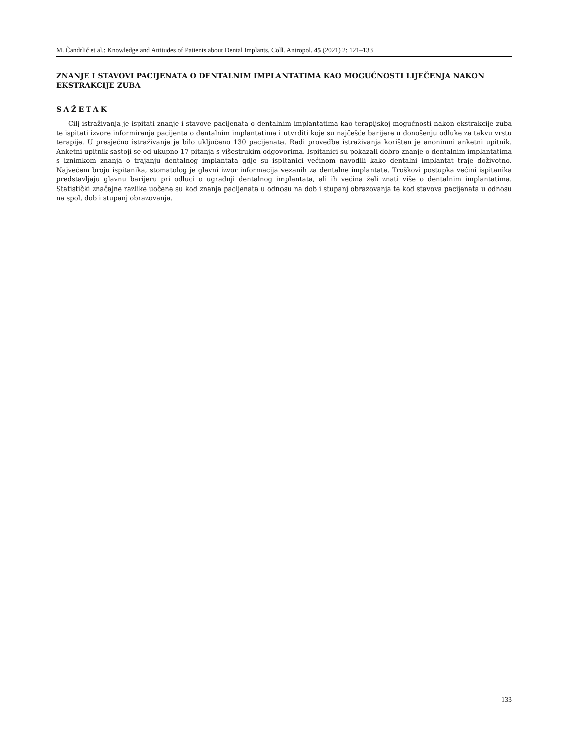M. Čandrlić et al.: Knowledge and Attitudes of Patients about Dental Implants, Coll. Antropol. 45 (2021) 2: 121–133
ZNANJE I STAVOVI PACIJENATA O DENTALNIM IMPLANTATIMA KAO MOGUĆNOSTI LIJEČENJA NAKON EKSTRAKCIJE ZUBA
SAŽETAK
Cilj istraživanja je ispitati znanje i stavove pacijenata o dentalnim implantatima kao terapijskoj mogućnosti nakon ekstrakcije zuba te ispitati izvore informiranja pacijenta o dentalnim implantatima i utvrditi koje su najčešće barijere u donošenju odluke za takvu vrstu terapije. U presječno istraživanje je bilo uključeno 130 pacijenata. Radi provedbe istraživanja korišten je anonimni anketni upitnik. Anketni upitnik sastoji se od ukupno 17 pitanja s višestrukim odgovorima. Ispitanici su pokazali dobro znanje o dentalnim implantatima s iznimkom znanja o trajanju dentalnog implantata gdje su ispitanici većinom navodili kako dentalni implantat traje doživotno. Najvećem broju ispitanika, stomatolog je glavni izvor informacija vezanih za dentalne implantate. Troškovi postupka većini ispitanika predstavljaju glavnu barijeru pri odluci o ugradnji dentalnog implantata, ali ih većina želi znati više o dentalnim implantatima. Statistički značajne razlike uočene su kod znanja pacijenata u odnosu na dob i stupanj obrazovanja te kod stavova pacijenata u odnosu na spol, dob i stupanj obrazovanja.
133